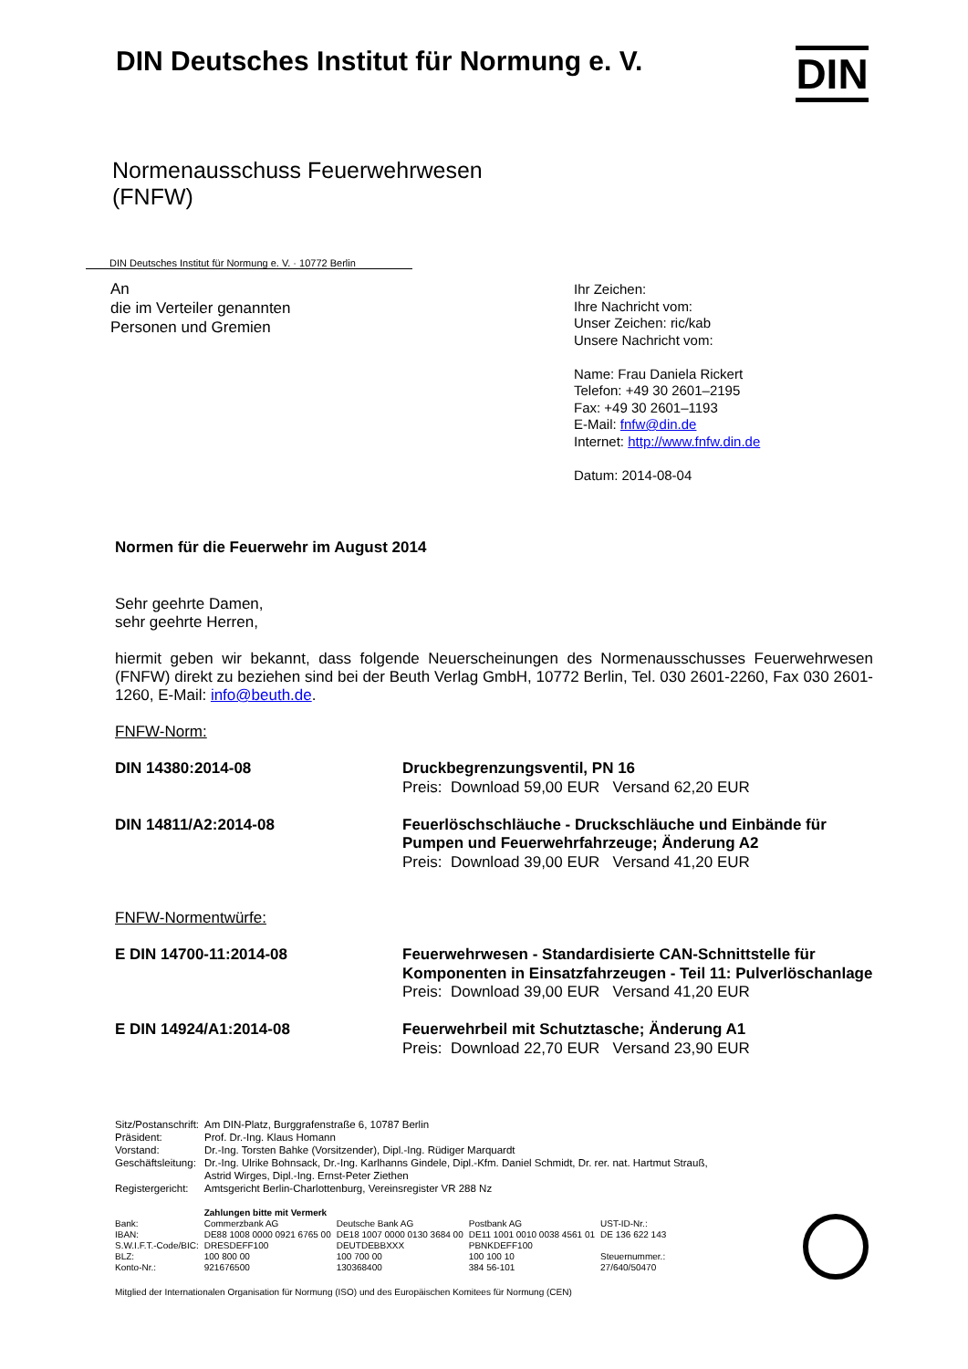DIN Deutsches Institut für Normung e. V.
DIN
Normenausschuss Feuerwehrwesen
(FNFW)
DIN Deutsches Institut für Normung e. V. · 10772 Berlin
An
die im Verteiler genannten
Personen und Gremien
Ihr Zeichen:
Ihre Nachricht vom:
Unser Zeichen: ric/kab
Unsere Nachricht vom:
Name: Frau Daniela Rickert
Telefon: +49 30 2601–2195
Fax: +49 30 2601–1193
E-Mail: fnfw@din.de
Internet: http://www.fnfw.din.de
Datum: 2014-08-04
Normen für die Feuerwehr im August 2014
Sehr geehrte Damen,
sehr geehrte Herren,
hiermit geben wir bekannt, dass folgende Neuerscheinungen des Normenausschusses Feuerwehrwesen (FNFW) direkt zu beziehen sind bei der Beuth Verlag GmbH, 10772 Berlin, Tel. 030 2601-2260, Fax 030 2601-1260, E-Mail: info@beuth.de.
FNFW-Norm:
| DIN 14380:2014-08 | Druckbegrenzungsventil, PN 16 Preis: Download 59,00 EUR Versand 62,20 EUR |
| DIN 14811/A2:2014-08 | Feuerlöschschläuche - Druckschläuche und Einbände für Pumpen und Feuerwehrfahrzeuge; Änderung A2 Preis: Download 39,00 EUR Versand 41,20 EUR |
FNFW-Normentwürfe:
| E DIN 14700-11:2014-08 | Feuerwehrwesen - Standardisierte CAN-Schnittstelle für Komponenten in Einsatzfahrzeugen - Teil 11: Pulverlöschanlage Preis: Download 39,00 EUR Versand 41,20 EUR |
| E DIN 14924/A1:2014-08 | Feuerwehrbeil mit Schutztasche; Änderung A1 Preis: Download 22,70 EUR Versand 23,90 EUR |
| Sitz/Postanschrift: | Am DIN-Platz, Burggrafenstraße 6, 10787 Berlin |
| Präsident: | Prof. Dr.-Ing. Klaus Homann |
| Vorstand: | Dr.-Ing. Torsten Bahke (Vorsitzender), Dipl.-Ing. Rüdiger Marquardt |
| Geschäftsleitung: | Dr.-Ing. Ulrike Bohnsack, Dr.-Ing. Karlhanns Gindele, Dipl.-Kfm. Daniel Schmidt, Dr. rer. nat. Hartmut Strauß, Astrid Wirges, Dipl.-Ing. Ernst-Peter Ziethen |
| Registergericht: | Amtsgericht Berlin-Charlottenburg, Vereinsregister VR 288 Nz |
| | Zahlungen bitte mit Vermerk | | | |
| Bank: | Commerzbank AG | Deutsche Bank AG | Postbank AG | UST-ID-Nr.: |
| IBAN: | DE88 1008 0000 0921 6765 00 | DE18 1007 0000 0130 3684 00 | DE11 1001 0010 0038 4561 01 | DE 136 622 143 |
| S.W.I.F.T.-Code/BIC: | DRESDEFF100 | DEUTDEBBXXX | PBNKDEFF100 | |
| BLZ: | 100 800 00 | 100 700 00 | 100 100 10 | Steuernummer.: |
| Konto-Nr.: | 921676500 | 130368400 | 384 56-101 | 27/640/50470 |
Mitglied der Internationalen Organisation für Normung (ISO) und des Europäischen Komitees für Normung (CEN)